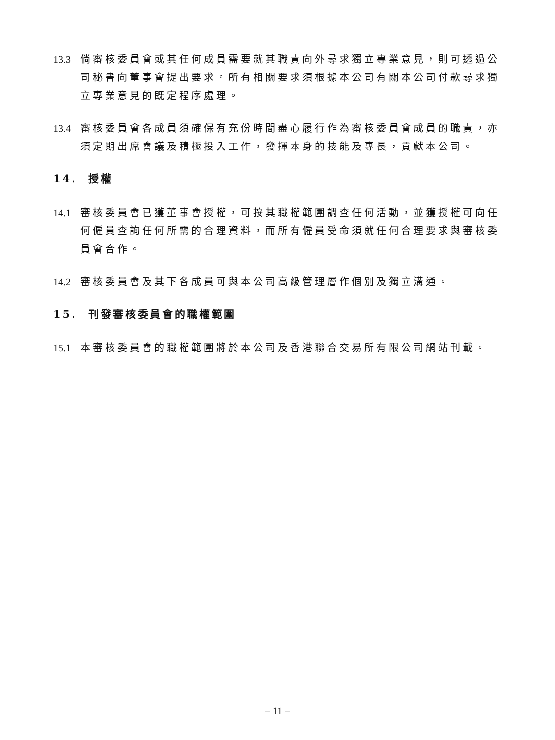13.3 倘審核委員會或其任何成員需要就其職責向外尋求獨立專業意見，則可透過公司秘書向董事會提出要求。所有相關要求須根據本公司有關本公司付款尋求獨立專業意見的既定程序處理。
13.4 審核委員會各成員須確保有充份時間盡心履行作為審核委員會成員的職責，亦須定期出席會議及積極投入工作，發揮本身的技能及專長，貢獻本公司。
14. 授權
14.1 審核委員會已獲董事會授權，可按其職權範圍調查任何活動，並獲授權可向任何僱員查詢任何所需的合理資料，而所有僱員受命須就任何合理要求與審核委員會合作。
14.2 審核委員會及其下各成員可與本公司高級管理層作個別及獨立溝通。
15. 刊發審核委員會的職權範圍
15.1 本審核委員會的職權範圍將於本公司及香港聯合交易所有限公司網站刊載。
– 11 –